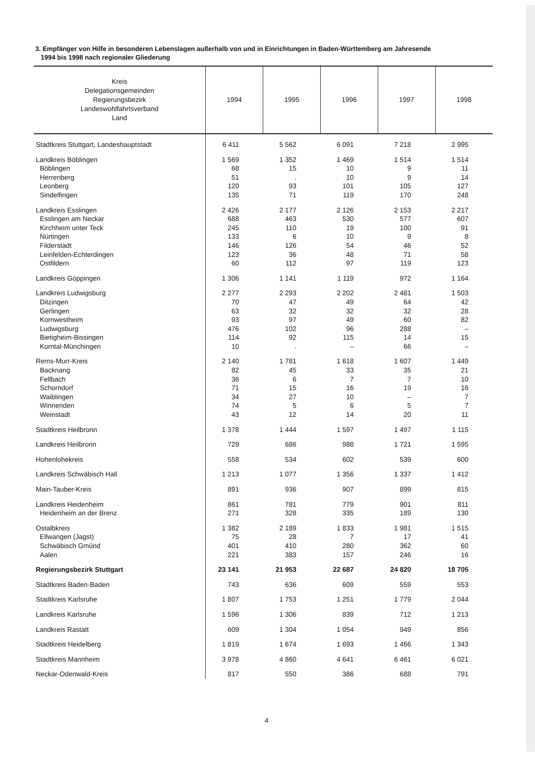3. Empfänger von Hilfe in besonderen Lebenslagen außerhalb von und in Einrichtungen in Baden-Württemberg am Jahresende
1994 bis 1998 nach regionaler Gliederung
| Kreis Delegationsgemeinden Regierungsbezirk Landeswohlfahrtsverband Land | 1994 | 1995 | 1996 | 1997 | 1998 |
| --- | --- | --- | --- | --- | --- |
| Stadtkreis Stuttgart, Landeshauptstadt | 6 411 | 5 562 | 6 091 | 7 218 | 2 995 |
| Landkreis Böblingen | 1 569 | 1 352 | 1 469 | 1 514 | 1 514 |
| Böblingen | 68 | 15 | 10 | 9 | 11 |
| Herrenberg | 51 | . | 10 | 9 | 14 |
| Leonberg | 120 | 93 | 101 | 105 | 127 |
| Sindelfingen | 135 | 71 | 119 | 170 | 248 |
| Landkreis Esslingen | 2 426 | 2 177 | 2 126 | 2 153 | 2 217 |
| Esslingen am Neckar | 688 | 463 | 530 | 577 | 607 |
| Kirchheim unter Teck | 245 | 110 | 19 | 100 | 91 |
| Nürtingen | 133 | 6 | 10 | 9 | 8 |
| Filderstadt | 146 | 126 | 54 | 46 | 52 |
| Leinfelden-Echterdingen | 123 | 36 | 48 | 71 | 58 |
| Ostfildern | 60 | 112 | 97 | 119 | 123 |
| Landkreis Göppingen | 1 306 | 1 141 | 1 119 | 972 | 1 164 |
| Landkreis Ludwigsburg | 2 277 | 2 293 | 2 202 | 2 481 | 1 503 |
| Ditzingen | 70 | 47 | 49 | 64 | 42 |
| Gerlingen | 63 | 32 | 32 | 32 | 28 |
| Kornwestheim | 93 | 97 | 49 | 60 | 82 |
| Ludwigsburg | 476 | 102 | 96 | 288 | – |
| Bietigheim-Bissingen | 114 | 92 | 115 | 14 | 15 |
| Korntal-Münchingen | 10 | . | – | 66 | – |
| Rems-Murr-Kreis | 2 140 | 1 781 | 1 618 | 1 607 | 1 449 |
| Backnang | 82 | 45 | 33 | 35 | 21 |
| Fellbach | 36 | 6 | 7 | 7 | 10 |
| Schorndorf | 71 | 15 | 16 | 19 | 16 |
| Waiblingen | 34 | 27 | 10 | – | 7 |
| Winnenden | 74 | 5 | 6 | 5 | 7 |
| Weinstadt | 43 | 12 | 14 | 20 | 11 |
| Stadtkreis Heilbronn | 1 378 | 1 444 | 1 597 | 1 497 | 1 115 |
| Landkreis Heilbronn | 729 | 686 | 988 | 1 721 | 1 595 |
| Hohenlohekreis | 558 | 534 | 602 | 539 | 600 |
| Landkreis Schwäbisch Hall | 1 213 | 1 077 | 1 356 | 1 337 | 1 412 |
| Main-Tauber-Kreis | 891 | 936 | 907 | 899 | 815 |
| Landkreis Heidenheim | 861 | 781 | 779 | 901 | 811 |
| Heidenheim an der Brenz | 271 | 328 | 335 | 189 | 130 |
| Ostalbkreis | 1 382 | 2 189 | 1 833 | 1 981 | 1 515 |
| Ellwangen (Jagst) | 75 | 28 | 7 | 17 | 41 |
| Schwäbisch Gmünd | 401 | 410 | 280 | 362 | 60 |
| Aalen | 221 | 383 | 157 | 246 | 16 |
| Regierungsbezirk Stuttgart | 23 141 | 21 953 | 22 687 | 24 820 | 18 705 |
| Stadtkreis Baden-Baden | 743 | 636 | 609 | 559 | 553 |
| Stadtkreis Karlsruhe | 1 807 | 1 753 | 1 251 | 1 779 | 2 044 |
| Landkreis Karlsruhe | 1 596 | 1 306 | 839 | 712 | 1 213 |
| Landkreis Rastatt | 609 | 1 304 | 1 054 | 949 | 856 |
| Stadtkreis Heidelberg | 1 819 | 1 674 | 1 693 | 1 466 | 1 343 |
| Stadtkreis Mannheim | 3 978 | 4 860 | 4 641 | 6 461 | 6 021 |
| Neckar-Odenwald-Kreis | 817 | 550 | 386 | 688 | 791 |
4